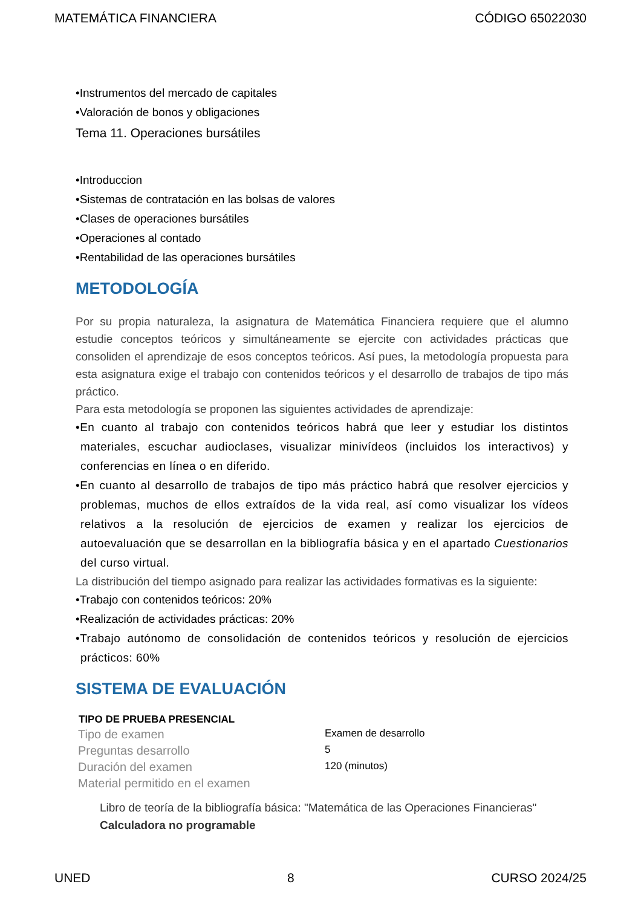MATEMÁTICA FINANCIERA CÓDIGO 65022030
•Instrumentos del mercado de capitales
•Valoración de bonos y obligaciones
Tema 11. Operaciones bursátiles
•Introduccion
•Sistemas de contratación en las bolsas de valores
•Clases de operaciones bursátiles
•Operaciones al contado
•Rentabilidad de las operaciones bursátiles
METODOLOGÍA
Por su propia naturaleza, la asignatura de Matemática Financiera requiere que el alumno estudie conceptos teóricos y simultáneamente se ejercite con actividades prácticas que consoliden el aprendizaje de esos conceptos teóricos. Así pues, la metodología propuesta para esta asignatura exige el trabajo con contenidos teóricos y el desarrollo de trabajos de tipo más práctico.
Para esta metodología se proponen las siguientes actividades de aprendizaje:
•En cuanto al trabajo con contenidos teóricos habrá que leer y estudiar los distintos materiales, escuchar audioclases, visualizar minivídeos (incluidos los interactivos) y conferencias en línea o en diferido.
•En cuanto al desarrollo de trabajos de tipo más práctico habrá que resolver ejercicios y problemas, muchos de ellos extraídos de la vida real, así como visualizar los vídeos relativos a la resolución de ejercicios de examen y realizar los ejercicios de autoevaluación que se desarrollan en la bibliografía básica y en el apartado Cuestionarios del curso virtual.
La distribución del tiempo asignado para realizar las actividades formativas es la siguiente:
•Trabajo con contenidos teóricos: 20%
•Realización de actividades prácticas: 20%
•Trabajo autónomo de consolidación de contenidos teóricos y resolución de ejercicios prácticos: 60%
SISTEMA DE EVALUACIÓN
| TIPO DE PRUEBA PRESENCIAL | |
| --- | --- |
| Tipo de examen | Examen de desarrollo |
| Preguntas desarrollo | 5 |
| Duración del examen | 120 (minutos) |
| Material permitido en el examen | |
Libro de teoría de la bibliografía básica: "Matemática de las Operaciones Financieras"
Calculadora no programable
UNED 8 CURSO 2024/25